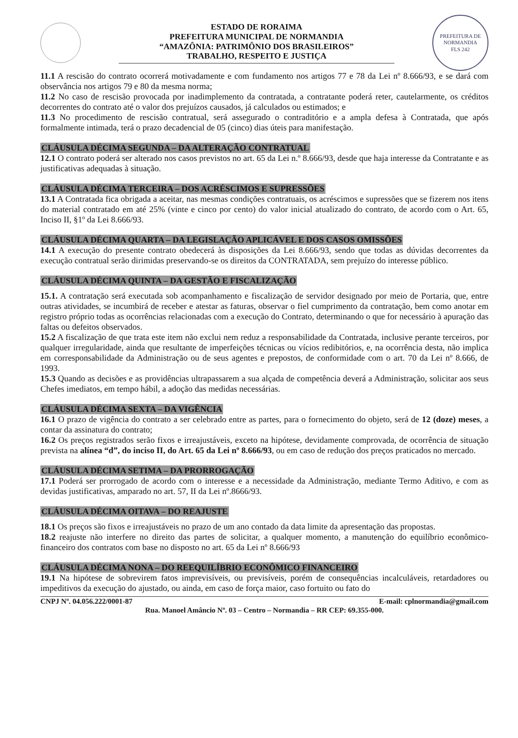ESTADO DE RORAIMA
PREFEITURA MUNICIPAL DE NORMANDIA
“AMAZÔNIA: PATRIMÔNIO DOS BRASILEIROS”
TRABALHO, RESPEITO E JUSTIÇA
PREFEITURA DE NORMANDIA
FLS 242
11.1 A rescisão do contrato ocorrerá motivadamente e com fundamento nos artigos 77 e 78 da Lei nº 8.666/93, e se dará com observância nos artigos 79 e 80 da mesma norma;
11.2 No caso de rescisão provocada por inadimplemento da contratada, a contratante poderá reter, cautelarmente, os créditos decorrentes do contrato até o valor dos prejuízos causados, já calculados ou estimados; e
11.3 No procedimento de rescisão contratual, será assegurado o contraditório e a ampla defesa à Contratada, que após formalmente intimada, terá o prazo decadencial de 05 (cinco) dias úteis para manifestação.
CLÁUSULA DÉCIMA SEGUNDA – DA ALTERAÇÃO CONTRATUAL
12.1 O contrato poderá ser alterado nos casos previstos no art. 65 da Lei n.º 8.666/93, desde que haja interesse da Contratante e as justificativas adequadas à situação.
CLÁUSULA DÉCIMA TERCEIRA – DOS ACRÉSCIMOS E SUPRESSÕES
13.1 A Contratada fica obrigada a aceitar, nas mesmas condições contratuais, os acréscimos e supressões que se fizerem nos itens do material contratado em até 25% (vinte e cinco por cento) do valor inicial atualizado do contrato, de acordo com o Art. 65, Inciso II, §1º da Lei 8.666/93.
CLÁUSULA DÉCIMA QUARTA – DA LEGISLAÇÃO APLICÁVEL E DOS CASOS OMISSÕES
14.1 A execução do presente contrato obedecerá às disposições da Lei 8.666/93, sendo que todas as dúvidas decorrentes da execução contratual serão dirimidas preservando-se os direitos da CONTRATADA, sem prejuízo do interesse público.
CLÁUSULA DÉCIMA QUINTA – DA GESTÃO E FISCALIZAÇÃO
15.1. A contratação será executada sob acompanhamento e fiscalização de servidor designado por meio de Portaria, que, entre outras atividades, se incumbirá de receber e atestar as faturas, observar o fiel cumprimento da contratação, bem como anotar em registro próprio todas as ocorrências relacionadas com a execução do Contrato, determinando o que for necessário à apuração das faltas ou defeitos observados.
15.2 A fiscalização de que trata este item não exclui nem reduz a responsabilidade da Contratada, inclusive perante terceiros, por qualquer irregularidade, ainda que resultante de imperfeições técnicas ou vícios redibitórios, e, na ocorrência desta, não implica em corresponsabilidade da Administração ou de seus agentes e prepostos, de conformidade com o art. 70 da Lei nº 8.666, de 1993.
15.3 Quando as decisões e as providências ultrapassarem a sua alçada de competência deverá a Administração, solicitar aos seus Chefes imediatos, em tempo hábil, a adoção das medidas necessárias.
CLÁUSULA DÉCIMA SEXTA – DA VIGÊNCIA
16.1 O prazo de vigência do contrato a ser celebrado entre as partes, para o fornecimento do objeto, será de 12 (doze) meses, a contar da assinatura do contrato;
16.2 Os preços registrados serão fixos e irreajustáveis, exceto na hipótese, devidamente comprovada, de ocorrência de situação prevista na alínea “d”, do inciso II, do Art. 65 da Lei nº 8.666/93, ou em caso de redução dos preços praticados no mercado.
CLÁUSULA DÉCIMA SETIMA – DA PRORROGAÇÃO
17.1 Poderá ser prorrogado de acordo com o interesse e a necessidade da Administração, mediante Termo Aditivo, e com as devidas justificativas, amparado no art. 57, II da Lei nº.8666/93.
CLÁUSULA DÉCIMA OITAVA – DO REAJUSTE
18.1 Os preços são fixos e irreajustáveis no prazo de um ano contado da data limite da apresentação das propostas.
18.2 reajuste não interfere no direito das partes de solicitar, a qualquer momento, a manutenção do equilíbrio econômico-financeiro dos contratos com base no disposto no art. 65 da Lei nº 8.666/93
CLÁUSULA DÉCIMA NONA – DO REEQUILÍBRIO ECONÔMICO FINANCEIRO
19.1 Na hipótese de sobrevirem fatos imprevisíveis, ou previsíveis, porém de consequências incalculáveis, retardadores ou impeditivos da execução do ajustado, ou ainda, em caso de força maior, caso fortuito ou fato do
CNPJ Nº. 04.056.222/0001-87 E-mail: cplnormandia@gmail.com
Rua. Manoel Amâncio Nº. 03 – Centro – Normandia – RR CEP: 69.355-000.